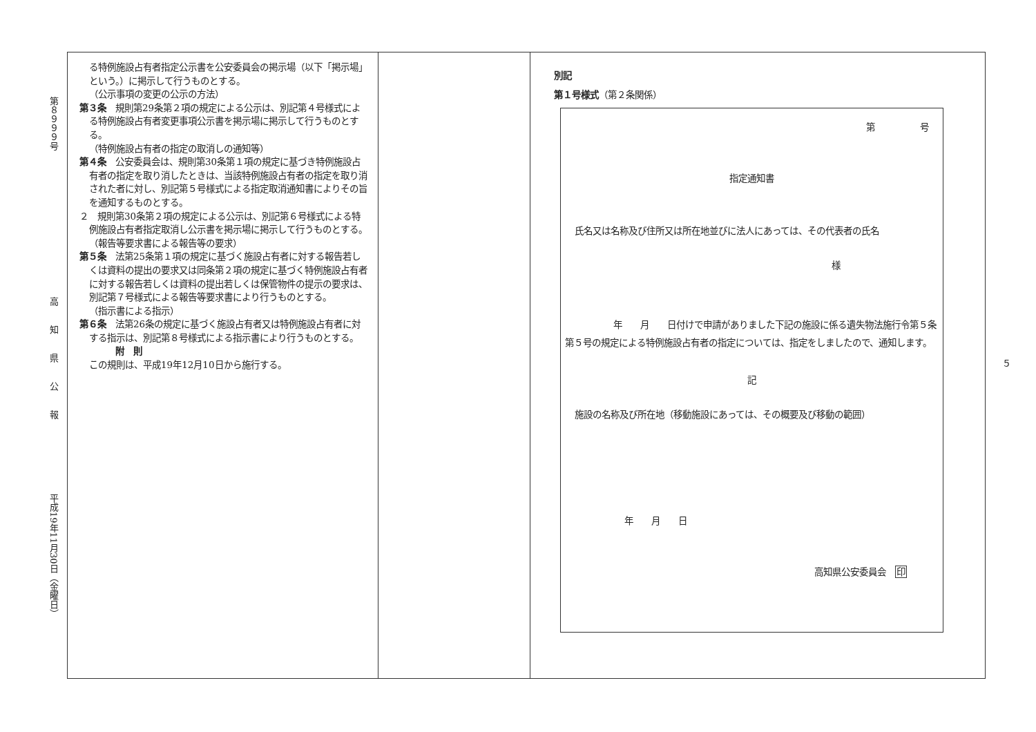第８９９９号
高知県公報
平成19年11月30日（金曜日）
る特例施設占有者指定公示書を公安委員会の掲示場（以下「掲示場」という。）に掲示して行うものとする。
（公示事項の変更の公示の方法）
第３条　規則第29条第２項の規定による公示は、別記第４号様式による特例施設占有者変更事項公示書を掲示場に掲示して行うものとする。
（特例施設占有者の指定の取消しの通知等）
第４条　公安委員会は、規則第30条第１項の規定に基づき特例施設占有者の指定を取り消したときは、当該特例施設占有者の指定を取り消された者に対し、別記第５号様式による指定取消通知書によりその旨を通知するものとする。
２　規則第30条第２項の規定による公示は、別記第６号様式による特例施設占有者指定取消し公示書を掲示場に掲示して行うものとする。
（報告等要求書による報告等の要求）
第５条　法第25条第１項の規定に基づく施設占有者に対する報告若しくは資料の提出の要求又は同条第２項の規定に基づく特例施設占有者に対する報告若しくは資料の提出若しくは保管物件の提示の要求は、別記第７号様式による報告等要求書により行うものとする。
（指示書による指示）
第６条　法第26条の規定に基づく施設占有者又は特例施設占有者に対する指示は、別記第８号様式による指示書により行うものとする。
附　則
この規則は、平成19年12月10日から施行する。
別記
第１号様式（第２条関係）
第　　　　　号
指定通知書
氏名又は名称及び住所又は所在地並びに法人にあっては、その代表者の氏名
様
年　　月　　日付けで申請がありました下記の施設に係る遺失物法施行令第５条第５号の規定による特例施設占有者の指定については、指定をしましたので、通知します。
記
施設の名称及び所在地（移動施設にあっては、その概要及び移動の範囲）
年　　月　　日
高知県公安委員会　印
５